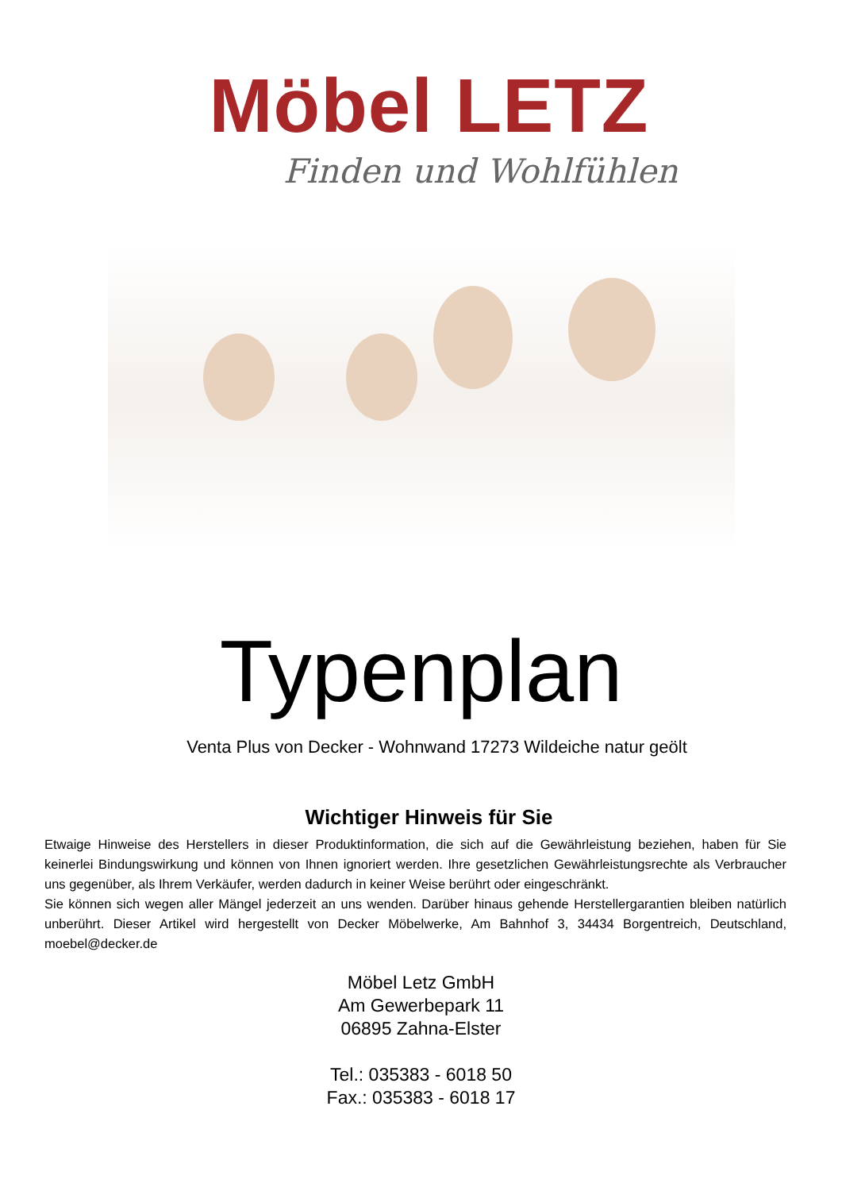Möbel LETZ
Finden und Wohlfühlen
Typenplan
Venta Plus von Decker - Wohnwand 17273 Wildeiche natur geölt
Wichtiger Hinweis für Sie
Etwaige Hinweise des Herstellers in dieser Produktinformation, die sich auf die Gewährleistung beziehen, haben für Sie keinerlei Bindungswirkung und können von Ihnen ignoriert werden. Ihre gesetzlichen Gewährleistungsrechte als Verbraucher uns gegenüber, als Ihrem Verkäufer, werden dadurch in keiner Weise berührt oder eingeschränkt.
Sie können sich wegen aller Mängel jederzeit an uns wenden. Darüber hinaus gehende Herstellergarantien bleiben natürlich unberührt. Dieser Artikel wird hergestellt von Decker Möbelwerke, Am Bahnhof 3, 34434 Borgentreich, Deutschland, moebel@decker.de
Möbel Letz GmbH
Am Gewerbepark 11
06895 Zahna-Elster
Tel.: 035383 - 6018 50
Fax.: 035383 - 6018 17